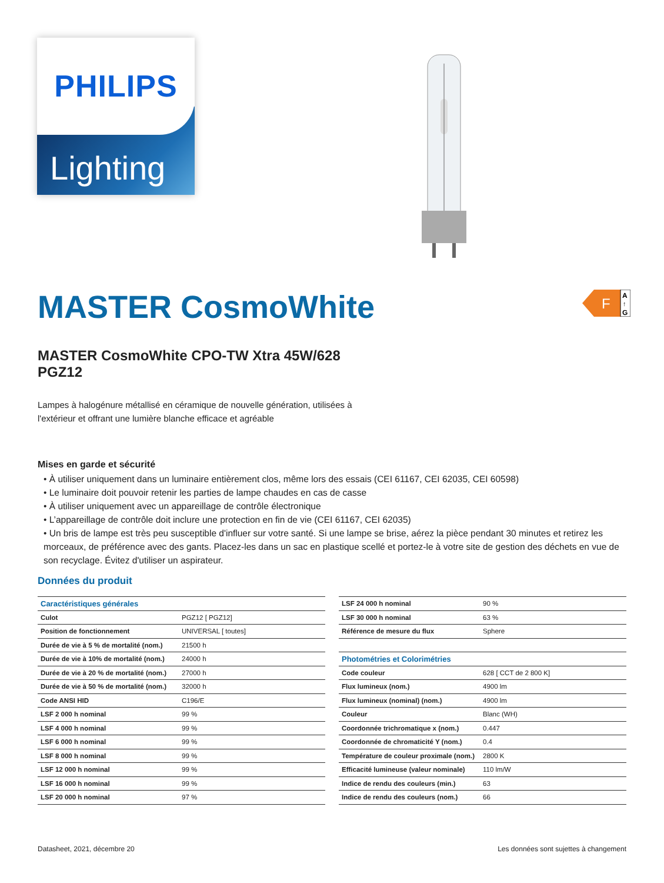PHILIPS
Lighting
MASTER CosmoWhite
F
A
↑
G
MASTER CosmoWhite CPO-TW Xtra 45W/628
PGZ12
Lampes à halogénure métallisé en céramique de nouvelle génération, utilisées à
l'extérieur et offrant une lumière blanche efficace et agréable
Mises en garde et sécurité
• À utiliser uniquement dans un luminaire entièrement clos, même lors des essais (CEI 61167, CEI 62035, CEI 60598)
• Le luminaire doit pouvoir retenir les parties de lampe chaudes en cas de casse
• À utiliser uniquement avec un appareillage de contrôle électronique
• L’appareillage de contrôle doit inclure une protection en fin de vie (CEI 61167, CEI 62035)
• Un bris de lampe est très peu susceptible d'influer sur votre santé. Si une lampe se brise, aérez la pièce pendant 30 minutes et retirez les morceaux, de préférence avec des gants. Placez-les dans un sac en plastique scellé et portez-le à votre site de gestion des déchets en vue de son recyclage. Évitez d'utiliser un aspirateur.
Données du produit
| Caractéristiques générales | |
| --- | --- |
| Culot | PGZ12 [ PGZ12] |
| Position de fonctionnement | UNIVERSAL [ toutes] |
| Durée de vie à 5 % de mortalité (nom.) | 21500 h |
| Durée de vie à 10% de mortalité (nom.) | 24000 h |
| Durée de vie à 20 % de mortalité (nom.) | 27000 h |
| Durée de vie à 50 % de mortalité (nom.) | 32000 h |
| Code ANSI HID | C196/E |
| LSF 2 000 h nominal | 99 % |
| LSF 4 000 h nominal | 99 % |
| LSF 6 000 h nominal | 99 % |
| LSF 8 000 h nominal | 99 % |
| LSF 12 000 h nominal | 99 % |
| LSF 16 000 h nominal | 99 % |
| LSF 20 000 h nominal | 97 % |
| LSF 24 000 h nominal | 90 % |
| LSF 30 000 h nominal | 63 % |
| Référence de mesure du flux | Sphere |
| Photométries et Colorimétries | |
| Code couleur | 628 [ CCT de 2 800 K] |
| Flux lumineux (nom.) | 4900 lm |
| Flux lumineux (nominal) (nom.) | 4900 lm |
| Couleur | Blanc (WH) |
| Coordonnée trichromatique x (nom.) | 0.447 |
| Coordonnée de chromaticité Y (nom.) | 0.4 |
| Température de couleur proximale (nom.) | 2800 K |
| Efficacité lumineuse (valeur nominale) | 110 lm/W |
| Indice de rendu des couleurs (min.) | 63 |
| Indice de rendu des couleurs (nom.) | 66 |
Datasheet, 2021, décembre 20 Les données sont sujettes à changement